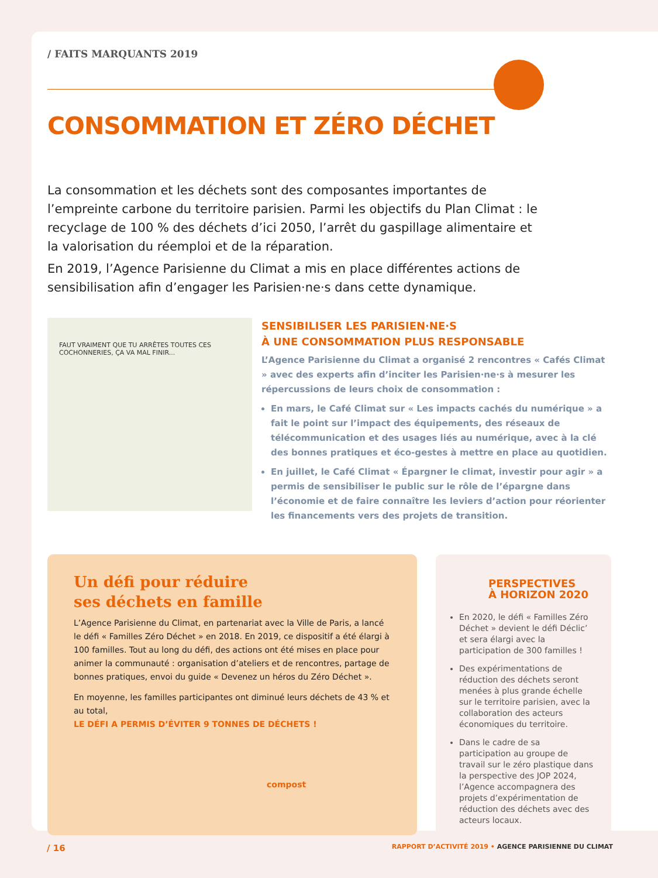/ FAITS MARQUANTS 2019
CONSOMMATION ET ZÉRO DÉCHET
La consommation et les déchets sont des composantes importantes de l’empreinte carbone du territoire parisien. Parmi les objectifs du Plan Climat : le recyclage de 100 % des déchets d’ici 2050, l’arrêt du gaspillage alimentaire et la valorisation du réemploi et de la réparation.
En 2019, l’Agence Parisienne du Climat a mis en place différentes actions de sensibilisation afin d’engager les Parisien·ne·s dans cette dynamique.
FAUT VRAIMENT QUE TU ARRÊTES TOUTES CES COCHONNERIES, ÇA VA MAL FINIR...
SENSIBILISER LES PARISIEN·NE·S
À UNE CONSOMMATION PLUS RESPONSABLE
L’Agence Parisienne du Climat a organisé 2 rencontres « Cafés Climat » avec des experts afin d’inciter les Parisien·ne·s à mesurer les répercussions de leurs choix de consommation :
En mars, le Café Climat sur « Les impacts cachés du numérique » a fait le point sur l’impact des équipements, des réseaux de télécommunication et des usages liés au numérique, avec à la clé des bonnes pratiques et éco-gestes à mettre en place au quotidien.
En juillet, le Café Climat « Épargner le climat, investir pour agir » a permis de sensibiliser le public sur le rôle de l’épargne dans l’économie et de faire connaître les leviers d’action pour réorienter les financements vers des projets de transition.
Un défi pour réduire
ses déchets en famille
L’Agence Parisienne du Climat, en partenariat avec la Ville de Paris, a lancé le défi « Familles Zéro Déchet » en 2018. En 2019, ce dispositif a été élargi à 100 familles. Tout au long du défi, des actions ont été mises en place pour animer la communauté : organisation d’ateliers et de rencontres, partage de bonnes pratiques, envoi du guide « Devenez un héros du Zéro Déchet ».
En moyenne, les familles participantes ont diminué leurs déchets de 43 % et au total,
LE DÉFI A PERMIS D’ÉVITER 9 TONNES DE DÉCHETS !
compost
PERSPECTIVES
À HORIZON 2020
En 2020, le défi « Familles Zéro Déchet » devient le défi Déclic’ et sera élargi avec la participation de 300 familles !
Des expérimentations de réduction des déchets seront menées à plus grande échelle sur le territoire parisien, avec la collaboration des acteurs économiques du territoire.
Dans le cadre de sa participation au groupe de travail sur le zéro plastique dans la perspective des JOP 2024, l’Agence accompagnera des projets d’expérimentation de réduction des déchets avec des acteurs locaux.
/ 16 RAPPORT D’ACTIVITÉ 2019 • AGENCE PARISIENNE DU CLIMAT